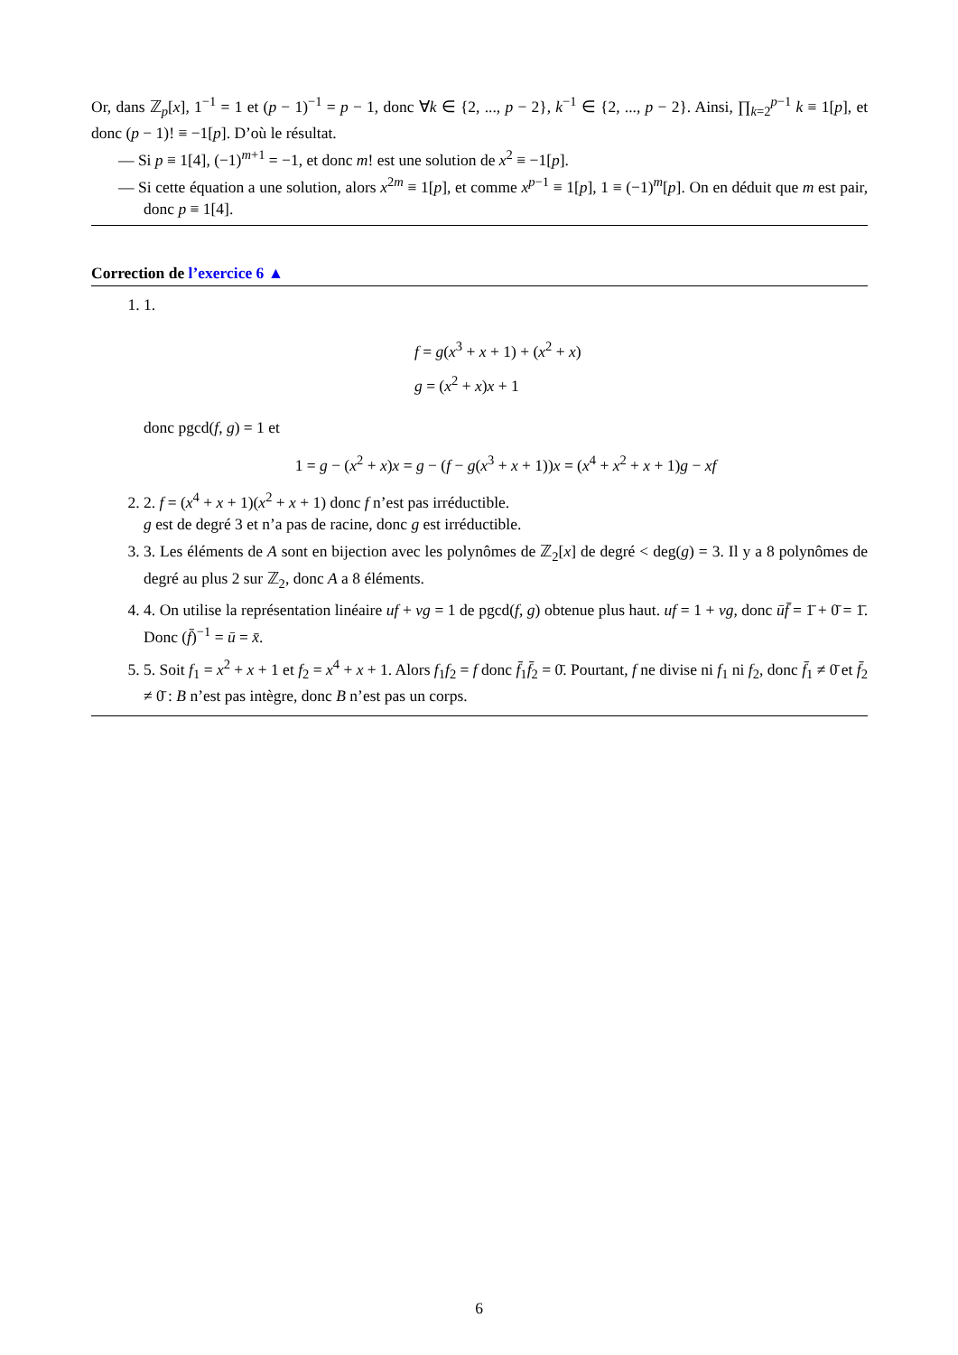Or, dans ℤ<sub>p</sub>[x], 1<sup>−1</sup> = 1 et (p − 1)<sup>−1</sup> = p − 1, donc ∀k ∈ {2, ..., p − 2}, k<sup>−1</sup> ∈ {2, ..., p − 2}. Ainsi, ∏<sub>k=2</sub><sup>p−1</sup> k ≡ 1[p], et donc (p − 1)! ≡ −1[p]. D’où le résultat.
— Si p ≡ 1[4], (−1)<sup>m+1</sup> = −1, et donc m! est une solution de x<sup>2</sup> ≡ −1[p].
— Si cette équation a une solution, alors x<sup>2m</sup> ≡ 1[p], et comme x<sup>p−1</sup> ≡ 1[p], 1 ≡ (−1)<sup>m</sup>[p]. On en déduit que m est pair, donc p ≡ 1[4].
Correction de l’exercice 6 ▲
1. 1.
f = g(x<sup>3</sup> + x + 1) + (x<sup>2</sup> + x)
g = (x<sup>2</sup> + x)x + 1
donc pgcd(f, g) = 1 et
1 = g − (x<sup>2</sup> + x)x = g − (f − g(x<sup>3</sup> + x + 1))x = (x<sup>4</sup> + x<sup>2</sup> + x + 1)g − xf
2. 2. f = (x<sup>4</sup> + x + 1)(x<sup>2</sup> + x + 1) donc f n’est pas irréductible.
g est de degré 3 et n’a pas de racine, donc g est irréductible.
3. 3. Les éléments de A sont en bijection avec les polynômes de ℤ<sub>2</sub>[x] de degré < deg(g) = 3. Il y a 8 polynômes de degré au plus 2 sur ℤ<sub>2</sub>, donc A a 8 éléments.
4. 4. On utilise la représentation linéaire uf + vg = 1 de pgcd(f, g) obtenue plus haut. uf = 1 + vg, donc ūf̄ = 1̄ + 0̄ = 1̄. Donc (f̄)<sup>−1</sup> = ū = x̄.
5. 5. Soit f<sub>1</sub> = x<sup>2</sup> + x + 1 et f<sub>2</sub> = x<sup>4</sup> + x + 1. Alors f<sub>1</sub>f<sub>2</sub> = f donc f̄<sub>1</sub>f̄<sub>2</sub> = 0̄. Pourtant, f ne divise ni f<sub>1</sub> ni f<sub>2</sub>, donc f̄<sub>1</sub> ≠ 0̄ et f̄<sub>2</sub> ≠ 0̄ : B n’est pas intègre, donc B n’est pas un corps.
6